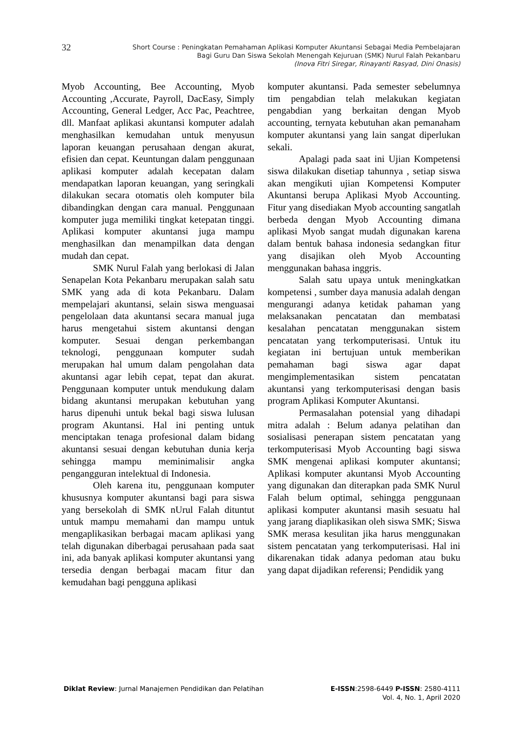32
Short Course : Peningkatan Pemahaman Aplikasi Komputer Akuntansi Sebagai Media Pembelajaran
Bagi Guru Dan Siswa Sekolah Menengah Kejuruan (SMK) Nurul Falah Pekanbaru
(Inova Fitri Siregar, Rinayanti Rasyad, Dini Onasis)
Myob Accounting, Bee Accounting, Myob Accounting ,Accurate, Payroll, DacEasy, Simply Accounting, General Ledger, Acc Pac, Peachtree, dll. Manfaat aplikasi akuntansi komputer adalah menghasilkan kemudahan untuk menyusun laporan keuangan perusahaan dengan akurat, efisien dan cepat. Keuntungan dalam penggunaan aplikasi komputer adalah kecepatan dalam mendapatkan laporan keuangan, yang seringkali dilakukan secara otomatis oleh komputer bila dibandingkan dengan cara manual. Penggunaan komputer juga memiliki tingkat ketepatan tinggi. Aplikasi komputer akuntansi juga mampu menghasilkan dan menampilkan data dengan mudah dan cepat.
SMK Nurul Falah yang berlokasi di Jalan Senapelan Kota Pekanbaru merupakan salah satu SMK yang ada di kota Pekanbaru. Dalam mempelajari akuntansi, selain siswa menguasai pengelolaan data akuntansi secara manual juga harus mengetahui sistem akuntansi dengan komputer. Sesuai dengan perkembangan teknologi, penggunaan komputer sudah merupakan hal umum dalam pengolahan data akuntansi agar lebih cepat, tepat dan akurat. Penggunaan komputer untuk mendukung dalam bidang akuntansi merupakan kebutuhan yang harus dipenuhi untuk bekal bagi siswa lulusan program Akuntansi. Hal ini penting untuk menciptakan tenaga profesional dalam bidang akuntansi sesuai dengan kebutuhan dunia kerja sehingga mampu meminimalisir angka pengangguran intelektual di Indonesia.
Oleh karena itu, penggunaan komputer khususnya komputer akuntansi bagi para siswa yang bersekolah di SMK nUrul Falah dituntut untuk mampu memahami dan mampu untuk mengaplikasikan berbagai macam aplikasi yang telah digunakan diberbagai perusahaan pada saat ini, ada banyak aplikasi komputer akuntansi yang tersedia dengan berbagai macam fitur dan kemudahan bagi pengguna aplikasi
komputer akuntansi. Pada semester sebelumnya tim pengabdian telah melakukan kegiatan pengabdian yang berkaitan dengan Myob accounting, ternyata kebutuhan akan pemanaham komputer akuntansi yang lain sangat diperlukan sekali.
Apalagi pada saat ini Ujian Kompetensi siswa dilakukan disetiap tahunnya , setiap siswa akan mengikuti ujian Kompetensi Komputer Akuntansi berupa Aplikasi Myob Accounting. Fitur yang disediakan Myob accounting sangatlah berbeda dengan Myob Accounting dimana aplikasi Myob sangat mudah digunakan karena dalam bentuk bahasa indonesia sedangkan fitur yang disajikan oleh Myob Accounting menggunakan bahasa inggris.
Salah satu upaya untuk meningkatkan kompetensi , sumber daya manusia adalah dengan mengurangi adanya ketidak pahaman yang melaksanakan pencatatan dan membatasi kesalahan pencatatan menggunakan sistem pencatatan yang terkomputerisasi. Untuk itu kegiatan ini bertujuan untuk memberikan pemahaman bagi siswa agar dapat mengimplementasikan sistem pencatatan akuntansi yang terkomputerisasi dengan basis program Aplikasi Komputer Akuntansi.
Permasalahan potensial yang dihadapi mitra adalah : Belum adanya pelatihan dan sosialisasi penerapan sistem pencatatan yang terkomputerisasi Myob Accounting bagi siswa SMK mengenai aplikasi komputer akuntansi; Aplikasi komputer akuntansi Myob Accounting yang digunakan dan diterapkan pada SMK Nurul Falah belum optimal, sehingga penggunaan aplikasi komputer akuntansi masih sesuatu hal yang jarang diaplikasikan oleh siswa SMK; Siswa SMK merasa kesulitan jika harus menggunakan sistem pencatatan yang terkomputerisasi. Hal ini dikarenakan tidak adanya pedoman atau buku yang dapat dijadikan referensi; Pendidik yang
Diklat Review: Jurnal Manajemen Pendidikan dan Pelatihan
E-ISSN:2598-6449 P-ISSN: 2580-4111
Vol. 4, No. 1, April 2020